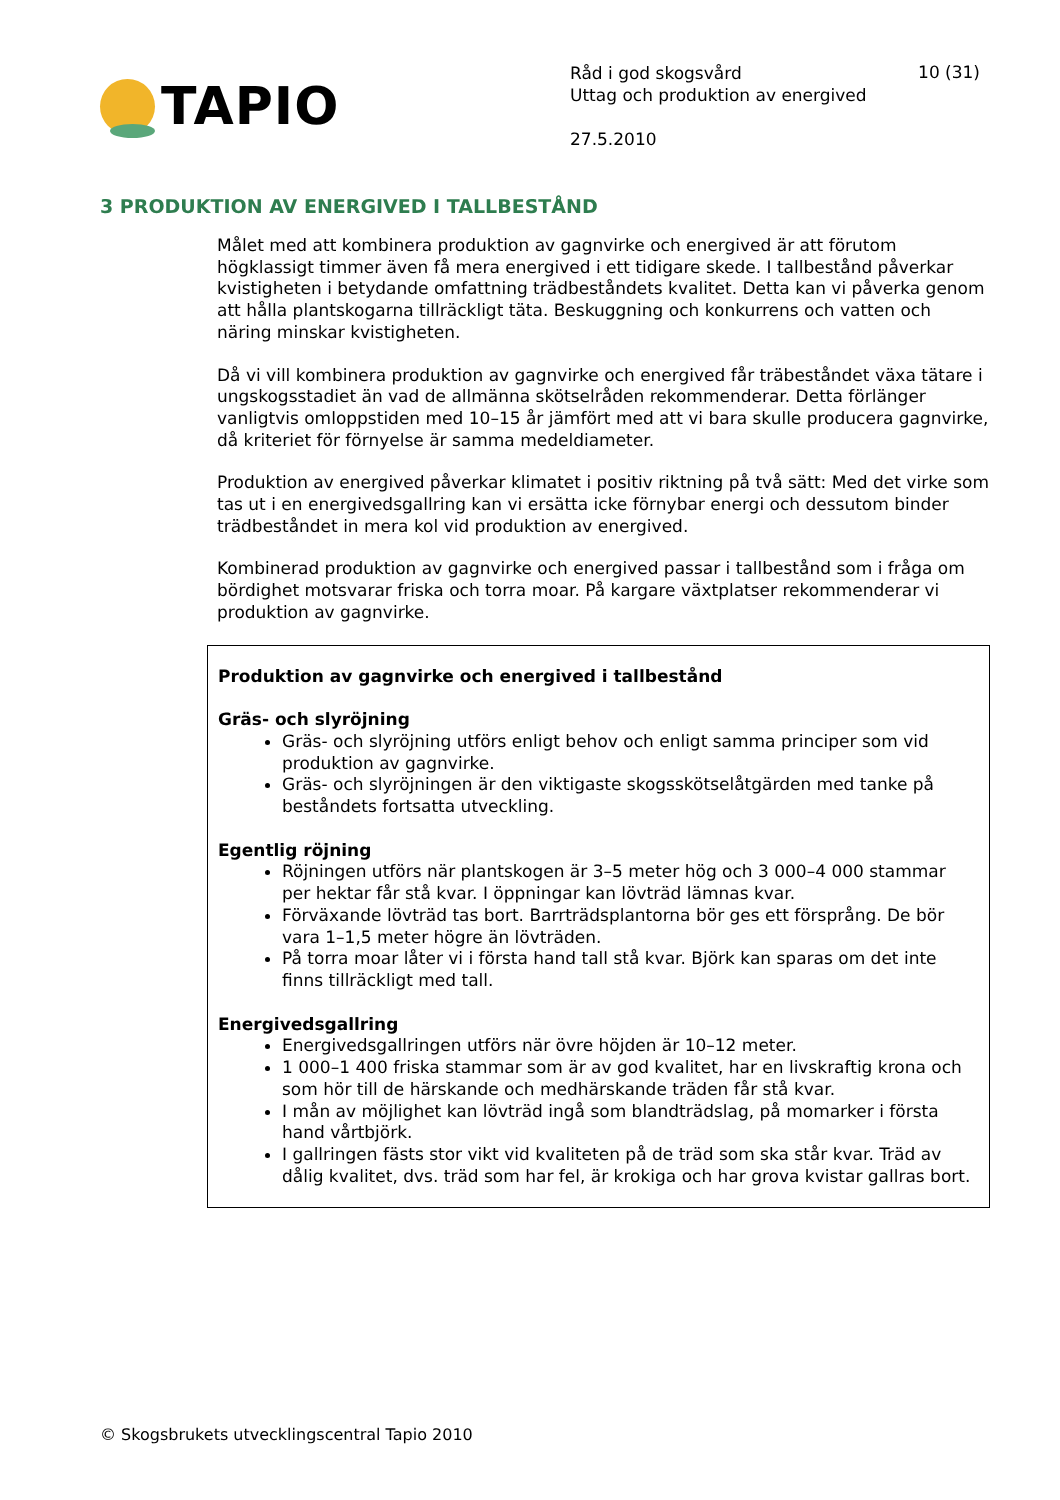TAPIO
Råd i god skogsvård
Uttag och produktion av energived
27.5.2010
10 (31)
3 PRODUKTION AV ENERGIVED I TALLBESTÅND
Målet med att kombinera produktion av gagnvirke och energived är att förutom högklassigt timmer även få mera energived i ett tidigare skede. I tallbestånd påverkar kvistigheten i betydande omfattning trädbeståndets kvalitet. Detta kan vi påverka genom att hålla plantskogarna tillräckligt täta. Beskuggning och konkurrens och vatten och näring minskar kvistigheten.
Då vi vill kombinera produktion av gagnvirke och energived får träbeståndet växa tätare i ungskogsstadiet än vad de allmänna skötselråden rekommenderar. Detta förlänger vanligtvis omloppstiden med 10–15 år jämfört med att vi bara skulle producera gagnvirke, då kriteriet för förnyelse är samma medeldiameter.
Produktion av energived påverkar klimatet i positiv riktning på två sätt: Med det virke som tas ut i en energivedsgallring kan vi ersätta icke förnybar energi och dessutom binder trädbeståndet in mera kol vid produktion av energived.
Kombinerad produktion av gagnvirke och energived passar i tallbestånd som i fråga om bördighet motsvarar friska och torra moar. På kargare växtplatser rekommenderar vi produktion av gagnvirke.
Produktion av gagnvirke och energived i tallbestånd
Gräs- och slyröjning
Gräs- och slyröjning utförs enligt behov och enligt samma principer som vid produktion av gagnvirke.
Gräs- och slyröjningen är den viktigaste skogsskötselåtgärden med tanke på beståndets fortsatta utveckling.
Egentlig röjning
Röjningen utförs när plantskogen är 3–5 meter hög och 3 000–4 000 stammar per hektar får stå kvar. I öppningar kan lövträd lämnas kvar.
Förväxande lövträd tas bort. Barrträdsplantorna bör ges ett försprång. De bör vara 1–1,5 meter högre än lövträden.
På torra moar låter vi i första hand tall stå kvar. Björk kan sparas om det inte finns tillräckligt med tall.
Energivedsgallring
Energivedsgallringen utförs när övre höjden är 10–12 meter.
1 000–1 400 friska stammar som är av god kvalitet, har en livskraftig krona och som hör till de härskande och medhärskande träden får stå kvar.
I mån av möjlighet kan lövträd ingå som blandträdslag, på momarker i första hand vårtbjörk.
I gallringen fästs stor vikt vid kvaliteten på de träd som ska står kvar. Träd av dålig kvalitet, dvs. träd som har fel, är krokiga och har grova kvistar gallras bort.
© Skogsbrukets utvecklingscentral Tapio 2010